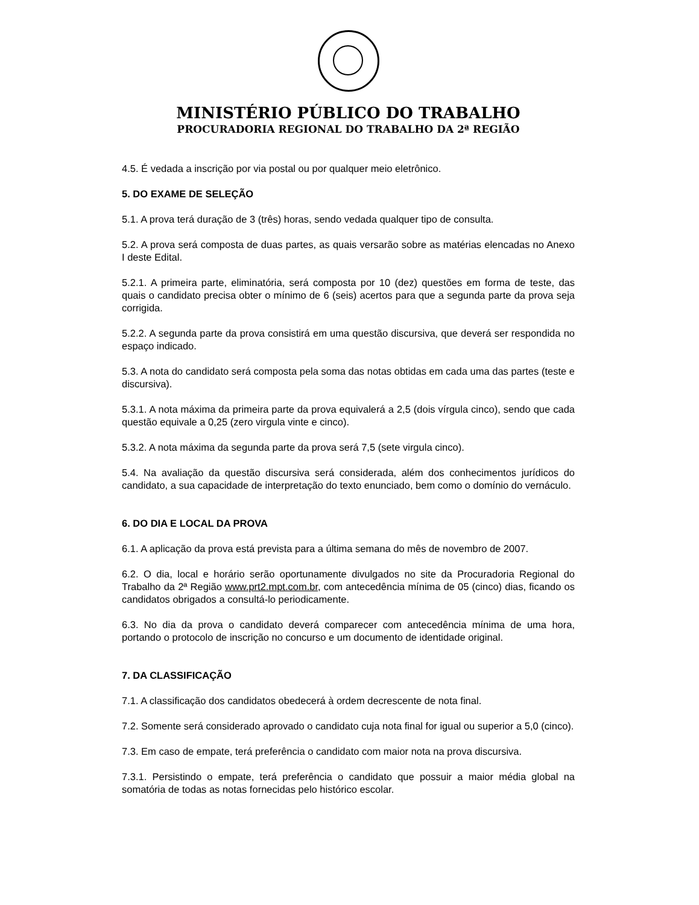MINISTÉRIO PÚBLICO DO TRABALHO
PROCURADORIA REGIONAL DO TRABALHO DA 2ª REGIÃO
4.5. É vedada a inscrição por via postal ou por qualquer meio eletrônico.
5. DO EXAME DE SELEÇÃO
5.1. A prova terá duração de 3 (três) horas, sendo vedada qualquer tipo de consulta.
5.2. A prova será composta de duas partes, as quais versarão sobre as matérias elencadas no Anexo I deste Edital.
5.2.1. A primeira parte, eliminatória, será composta por 10 (dez) questões em forma de teste, das quais o candidato precisa obter o mínimo de 6 (seis) acertos para que a segunda parte da prova seja corrigida.
5.2.2. A segunda parte da prova consistirá em uma questão discursiva, que deverá ser respondida no espaço indicado.
5.3. A nota do candidato será composta pela soma das notas obtidas em cada uma das partes (teste e discursiva).
5.3.1. A nota máxima da primeira parte da prova equivalerá a 2,5 (dois vírgula cinco), sendo que cada questão equivale a 0,25 (zero virgula vinte e cinco).
5.3.2. A nota máxima da segunda parte da prova será 7,5 (sete virgula cinco).
5.4. Na avaliação da questão discursiva será considerada, além dos conhecimentos jurídicos do candidato, a sua capacidade de interpretação do texto enunciado, bem como o domínio do vernáculo.
6. DO DIA E LOCAL DA PROVA
6.1. A aplicação da prova está prevista para a última semana do mês de novembro de 2007.
6.2. O dia, local e horário serão oportunamente divulgados no site da Procuradoria Regional do Trabalho da 2ª Região www.prt2.mpt.com.br, com antecedência mínima de 05 (cinco) dias, ficando os candidatos obrigados a consultá-lo periodicamente.
6.3. No dia da prova o candidato deverá comparecer com antecedência mínima de uma hora, portando o protocolo de inscrição no concurso e um documento de identidade original.
7. DA CLASSIFICAÇÃO
7.1. A classificação dos candidatos obedecerá à ordem decrescente de nota final.
7.2. Somente será considerado aprovado o candidato cuja nota final for igual ou superior a 5,0 (cinco).
7.3. Em caso de empate, terá preferência o candidato com maior nota na prova discursiva.
7.3.1. Persistindo o empate, terá preferência o candidato que possuir a maior média global na somatória de todas as notas fornecidas pelo histórico escolar.